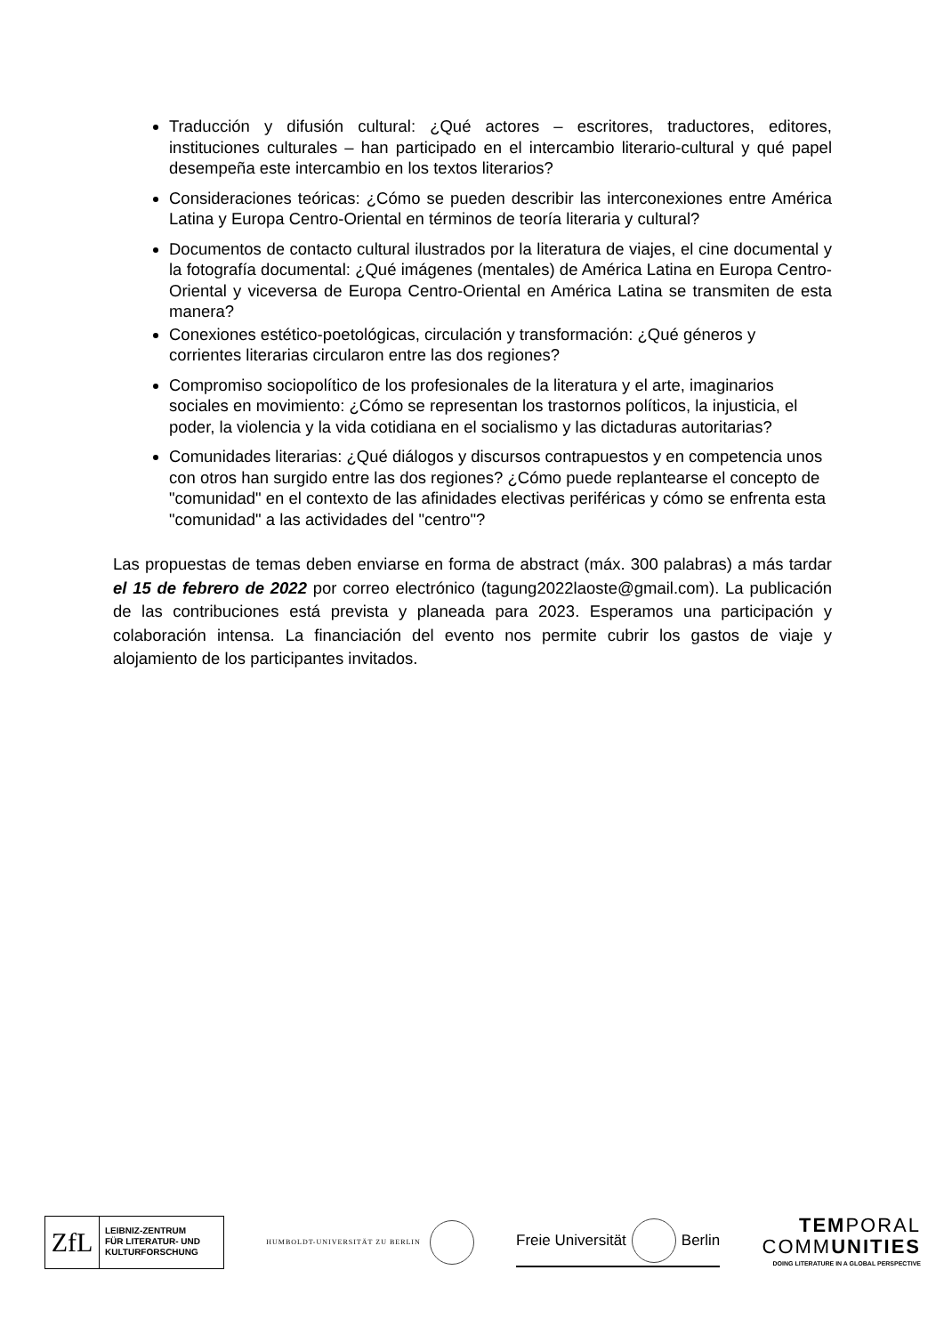Traducción y difusión cultural: ¿Qué actores – escritores, traductores, editores, instituciones culturales – han participado en el intercambio literario-cultural y qué papel desempeña este intercambio en los textos literarios?
Consideraciones teóricas: ¿Cómo se pueden describir las interconexiones entre América Latina y Europa Centro-Oriental en términos de teoría literaria y cultural?
Documentos de contacto cultural ilustrados por la literatura de viajes, el cine documental y la fotografía documental: ¿Qué imágenes (mentales) de América Latina en Europa Centro-Oriental y viceversa de Europa Centro-Oriental en América Latina se transmiten de esta manera?
Conexiones estético-poetológicas, circulación y transformación: ¿Qué géneros y corrientes literarias circularon entre las dos regiones?
Compromiso sociopolítico de los profesionales de la literatura y el arte, imaginarios sociales en movimiento: ¿Cómo se representan los trastornos políticos, la injusticia, el poder, la violencia y la vida cotidiana en el socialismo y las dictaduras autoritarias?
Comunidades literarias: ¿Qué diálogos y discursos contrapuestos y en competencia unos con otros han surgido entre las dos regiones? ¿Cómo puede replantearse el concepto de "comunidad" en el contexto de las afinidades electivas periféricas y cómo se enfrenta esta "comunidad" a las actividades del "centro"?
Las propuestas de temas deben enviarse en forma de abstract (máx. 300 palabras) a más tardar el 15 de febrero de 2022 por correo electrónico (tagung2022laoste@gmail.com). La publicación de las contribuciones está prevista y planeada para 2023. Esperamos una participación y colaboración intensa. La financiación del evento nos permite cubrir los gastos de viaje y alojamiento de los participantes invitados.
ZfL
LEIBNIZ-ZENTRUM
FÜR LITERATUR- UND
KULTURFORSCHUNG
HUMBOLDT-UNIVERSITÄT ZU BERLIN
Freie Universität Berlin
TEMPORAL
COMMUNITIES
DOING LITERATURE IN A GLOBAL PERSPECTIVE